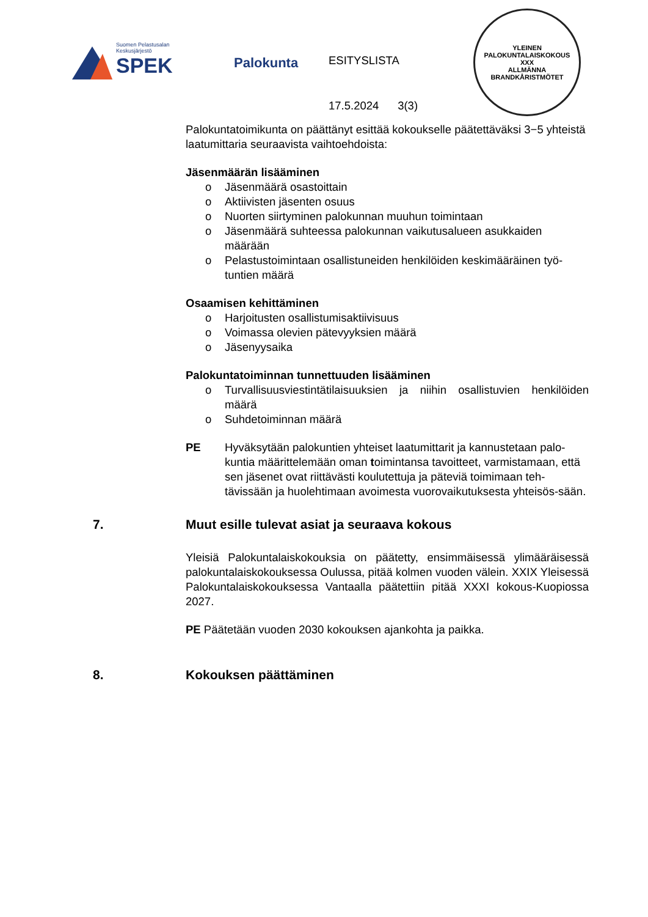Suomen Pelastusalan
Keskusjärjestö
SPEK
Palokunta
ESITYSLISTA
17.5.2024 3(3)
YLEINEN PALOKUNTALAISKOKOUS
XXX
ALLMÄNNA BRANDKÅRISTMÖTET
Palokuntatoimikunta on päättänyt esittää kokoukselle päätettäväksi 3−5 yhteistä laatumittaria seuraavista vaihtoehdoista:
Jäsenmäärän lisääminen
o Jäsenmäärä osastoittain
o Aktiivisten jäsenten osuus
o Nuorten siirtyminen palokunnan muuhun toimintaan
o Jäsenmäärä suhteessa palokunnan vaikutusalueen asukkaiden määrään
o Pelastustoimintaan osallistuneiden henkilöiden keskimääräinen työ-tuntien määrä
Osaamisen kehittäminen
o Harjoitusten osallistumisaktiivisuus
o Voimassa olevien pätevyyksien määrä
o Jäsenyysaika
Palokuntatoiminnan tunnettuuden lisääminen
o Turvallisuusviestintätilaisuuksien ja niihin osallistuvien henkilöiden määrä
o Suhdetoiminnan määrä
PE Hyväksytään palokuntien yhteiset laatumittarit ja kannustetaan palo-kuntia määrittelemään oman toimintansa tavoitteet, varmistamaan, että sen jäsenet ovat riittävästi koulutettuja ja päteviä toimimaan teh-tävissään ja huolehtimaan avoimesta vuorovaikutuksesta yhteisös-sään.
7. Muut esille tulevat asiat ja seuraava kokous
Yleisiä Palokuntalaiskokouksia on päätetty, ensimmäisessä ylimääräisessä palokuntalaiskokouksessa Oulussa, pitää kolmen vuoden välein. XXIX Yleisessä Palokuntalaiskokouksessa Vantaalla päätettiin pitää XXXI kokous-Kuopiossa 2027.
PE Päätetään vuoden 2030 kokouksen ajankohta ja paikka.
8. Kokouksen päättäminen